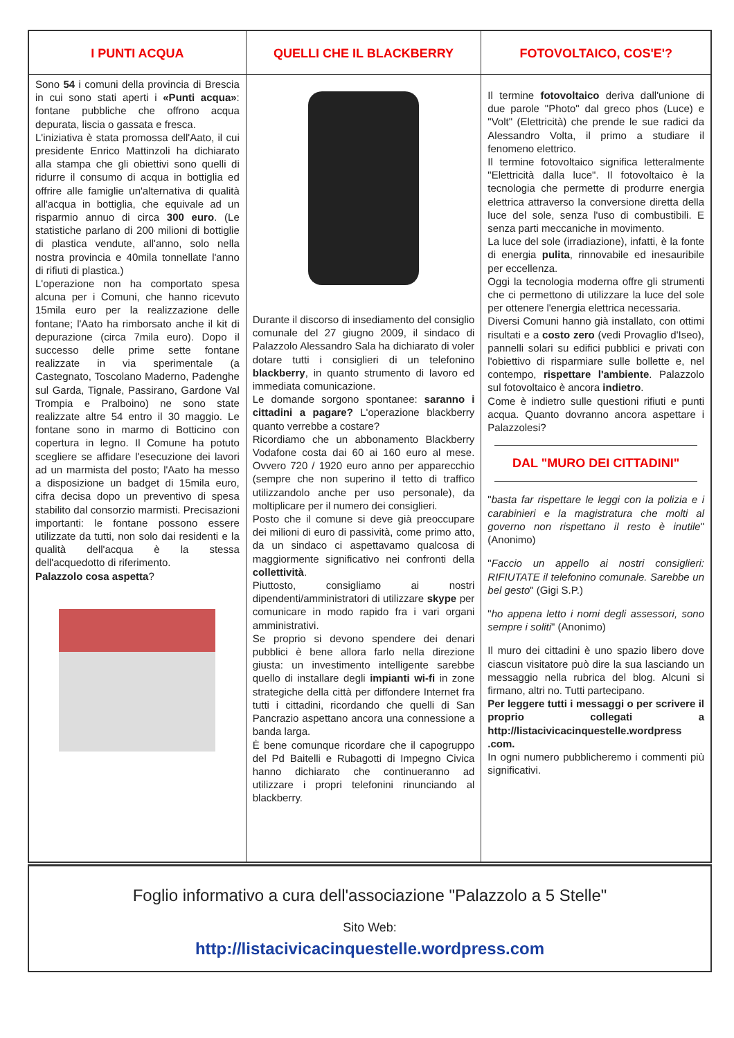I PUNTI ACQUA
Sono 54 i comuni della provincia di Brescia in cui sono stati aperti i «Punti acqua»: fontane pubbliche che offrono acqua depurata, liscia o gassata e fresca.
L'iniziativa è stata promossa dell'Aato, il cui presidente Enrico Mattinzoli ha dichiarato alla stampa che gli obiettivi sono quelli di ridurre il consumo di acqua in bottiglia ed offrire alle famiglie un'alternativa di qualità all'acqua in bottiglia, che equivale ad un risparmio annuo di circa 300 euro. (Le statistiche parlano di 200 milioni di bottiglie di plastica vendute, all'anno, solo nella nostra provincia e 40mila tonnellate l'anno di rifiuti di plastica.)
L'operazione non ha comportato spesa alcuna per i Comuni, che hanno ricevuto 15mila euro per la realizzazione delle fontane; l'Aato ha rimborsato anche il kit di depurazione (circa 7mila euro). Dopo il successo delle prime sette fontane realizzate in via sperimentale (a Castegnato, Toscolano Maderno, Padenghe sul Garda, Tignale, Passirano, Gardone Val Trompia e Pralboino) ne sono state realizzate altre 54 entro il 30 maggio. Le fontane sono in marmo di Botticino con copertura in legno. Il Comune ha potuto scegliere se affidare l'esecuzione dei lavori ad un marmista del posto; l'Aato ha messo a disposizione un badget di 15mila euro, cifra decisa dopo un preventivo di spesa stabilito dal consorzio marmisti. Precisazioni importanti: le fontane possono essere utilizzate da tutti, non solo dai residenti e la qualità dell'acqua è la stessa dell'acquedotto di riferimento.
Palazzolo cosa aspetta?
QUELLI CHE IL BLACKBERRY
Durante il discorso di insediamento del consiglio comunale del 27 giugno 2009, il sindaco di Palazzolo Alessandro Sala ha dichiarato di voler dotare tutti i consiglieri di un telefonino blackberry, in quanto strumento di lavoro ed immediata comunicazione.
Le domande sorgono spontanee: saranno i cittadini a pagare? L'operazione blackberry quanto verrebbe a costare?
Ricordiamo che un abbonamento Blackberry Vodafone costa dai 60 ai 160 euro al mese. Ovvero 720 / 1920 euro anno per apparecchio (sempre che non superino il tetto di traffico utilizzandolo anche per uso personale), da moltiplicare per il numero dei consiglieri.
Posto che il comune si deve già preoccupare dei milioni di euro di passività, come primo atto, da un sindaco ci aspettavamo qualcosa di maggiormente significativo nei confronti della collettività.
Piuttosto, consigliamo ai nostri dipendenti/amministratori di utilizzare skype per comunicare in modo rapido fra i vari organi amministrativi.
Se proprio si devono spendere dei denari pubblici è bene allora farlo nella direzione giusta: un investimento intelligente sarebbe quello di installare degli impianti wi-fi in zone strategiche della città per diffondere Internet fra tutti i cittadini, ricordando che quelli di San Pancrazio aspettano ancora una connessione a banda larga.
È bene comunque ricordare che il capogruppo del Pd Baitelli e Rubagotti di Impegno Civica hanno dichiarato che continueranno ad utilizzare i propri telefonini rinunciando al blackberry.
FOTOVOLTAICO, COS'E'?
Il termine fotovoltaico deriva dall'unione di due parole "Photo" dal greco phos (Luce) e "Volt" (Elettricità) che prende le sue radici da Alessandro Volta, il primo a studiare il fenomeno elettrico.
Il termine fotovoltaico significa letteralmente "Elettricità dalla luce". Il fotovoltaico è la tecnologia che permette di produrre energia elettrica attraverso la conversione diretta della luce del sole, senza l'uso di combustibili. E senza parti meccaniche in movimento.
La luce del sole (irradiazione), infatti, è la fonte di energia pulita, rinnovabile ed inesauribile per eccellenza.
Oggi la tecnologia moderna offre gli strumenti che ci permettono di utilizzare la luce del sole per ottenere l'energia elettrica necessaria.
Diversi Comuni hanno già installato, con ottimi risultati e a costo zero (vedi Provaglio d'Iseo), pannelli solari su edifici pubblici e privati con l'obiettivo di risparmiare sulle bollette e, nel contempo, rispettare l'ambiente. Palazzolo sul fotovoltaico è ancora indietro.
Come è indietro sulle questioni rifiuti e punti acqua. Quanto dovranno ancora aspettare i Palazzolesi?
DAL "MURO DEI CITTADINI"
"basta far rispettare le leggi con la polizia e i carabinieri e la magistratura che molti al governo non rispettano il resto è inutile" (Anonimo)
"Faccio un appello ai nostri consiglieri: RIFIUTATE il telefonino comunale. Sarebbe un bel gesto" (Gigi S.P.)
"ho appena letto i nomi degli assessori, sono sempre i soliti" (Anonimo)
Il muro dei cittadini è uno spazio libero dove ciascun visitatore può dire la sua lasciando un messaggio nella rubrica del blog. Alcuni si firmano, altri no. Tutti partecipano.
Per leggere tutti i messaggi o per scrivere il proprio collegati a http://listacivicacinquestelle.wordpress .com.
In ogni numero pubblicheremo i commenti più significativi.
Foglio informativo a cura dell'associazione "Palazzolo a 5 Stelle"
Sito Web:
http://listacivicacinquestelle.wordpress.com